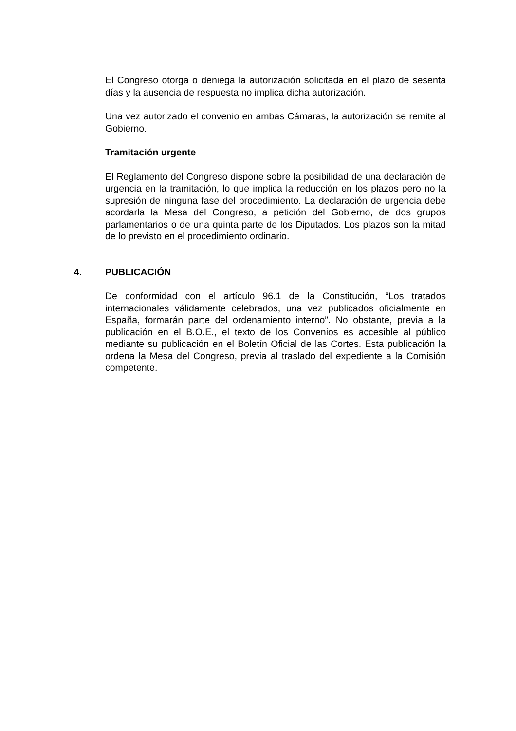El Congreso otorga o deniega la autorización solicitada en el plazo de sesenta días y la ausencia de respuesta no implica dicha autorización.
Una vez autorizado el convenio en ambas Cámaras, la autorización se remite al Gobierno.
Tramitación urgente
El Reglamento del Congreso dispone sobre la posibilidad de una declaración de urgencia en la tramitación, lo que implica la reducción en los plazos pero no la supresión de ninguna fase del procedimiento. La declaración de urgencia debe acordarla la Mesa del Congreso, a petición del Gobierno, de dos grupos parlamentarios o de una quinta parte de los Diputados. Los plazos son la mitad de lo previsto en el procedimiento ordinario.
4. PUBLICACIÓN
De conformidad con el artículo 96.1 de la Constitución, “Los tratados internacionales válidamente celebrados, una vez publicados oficialmente en España, formarán parte del ordenamiento interno”. No obstante, previa a la publicación en el B.O.E., el texto de los Convenios es accesible al público mediante su publicación en el Boletín Oficial de las Cortes. Esta publicación la ordena la Mesa del Congreso, previa al traslado del expediente a la Comisión competente.